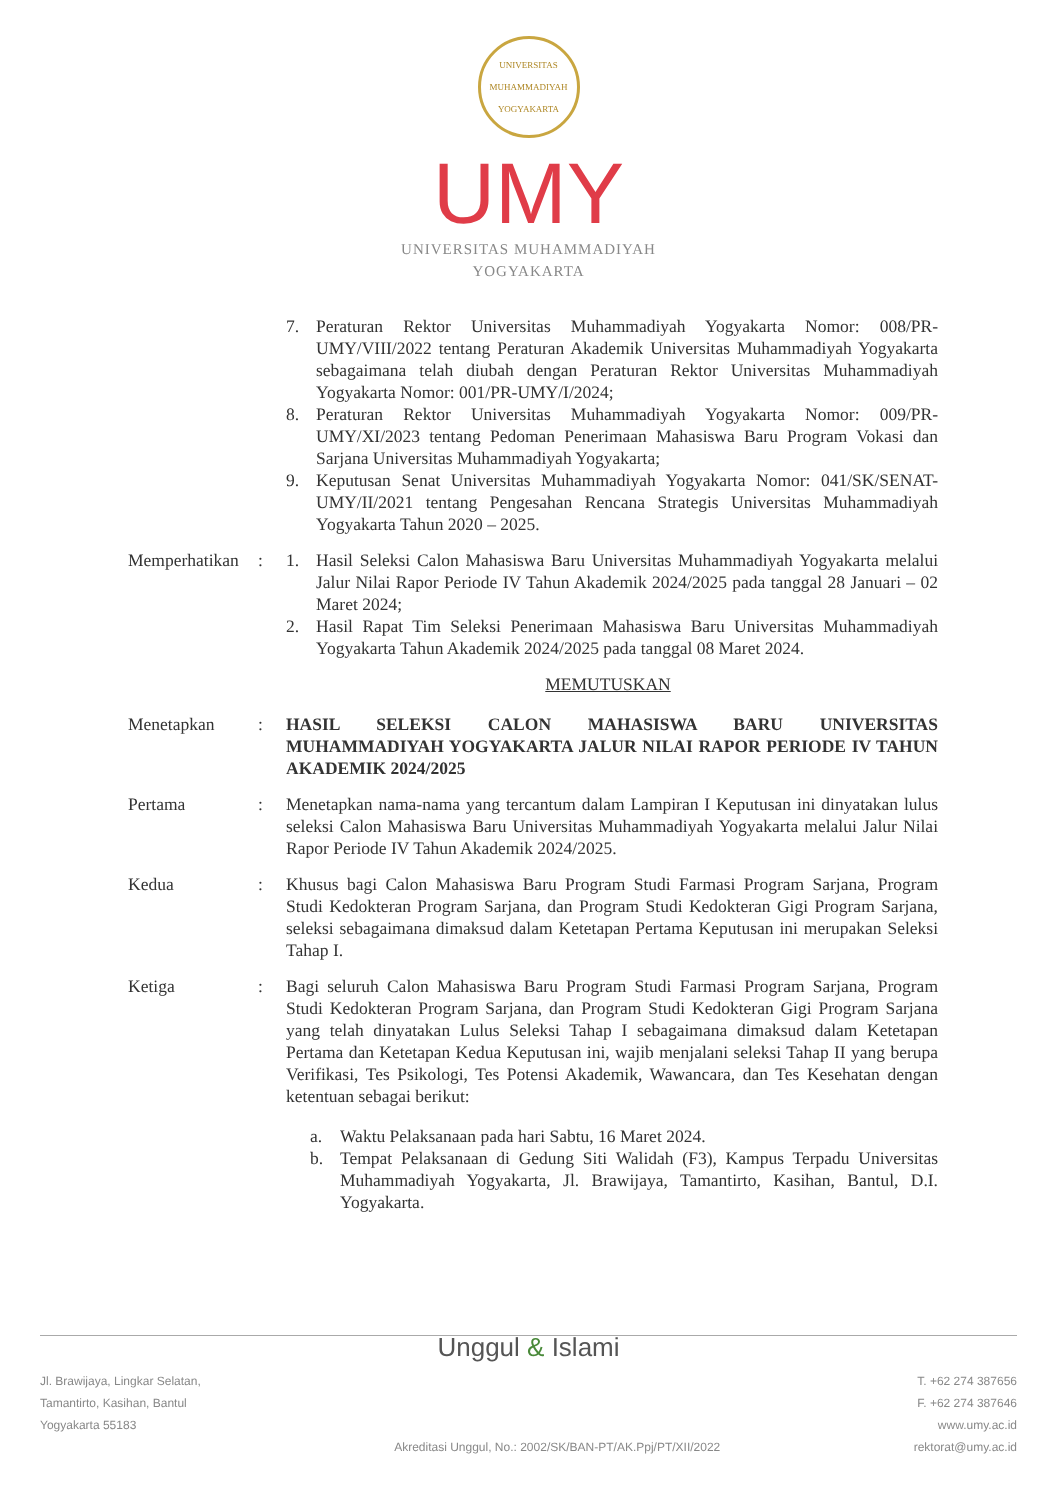UNIVERSITAS MUHAMMADIYAH YOGYAKARTA
UMY
UNIVERSITAS MUHAMMADIYAH
YOGYAKARTA
7. Peraturan Rektor Universitas Muhammadiyah Yogyakarta Nomor: 008/PR-UMY/VIII/2022 tentang Peraturan Akademik Universitas Muhammadiyah Yogyakarta sebagaimana telah diubah dengan Peraturan Rektor Universitas Muhammadiyah Yogyakarta Nomor: 001/PR-UMY/I/2024;
8. Peraturan Rektor Universitas Muhammadiyah Yogyakarta Nomor: 009/PR-UMY/XI/2023 tentang Pedoman Penerimaan Mahasiswa Baru Program Vokasi dan Sarjana Universitas Muhammadiyah Yogyakarta;
9. Keputusan Senat Universitas Muhammadiyah Yogyakarta Nomor: 041/SK/SENAT-UMY/II/2021 tentang Pengesahan Rencana Strategis Universitas Muhammadiyah Yogyakarta Tahun 2020 – 2025.
Memperhatikan
: 1. Hasil Seleksi Calon Mahasiswa Baru Universitas Muhammadiyah Yogyakarta melalui Jalur Nilai Rapor Periode IV Tahun Akademik 2024/2025 pada tanggal 28 Januari – 02 Maret 2024;
2. Hasil Rapat Tim Seleksi Penerimaan Mahasiswa Baru Universitas Muhammadiyah Yogyakarta Tahun Akademik 2024/2025 pada tanggal 08 Maret 2024.
MEMUTUSKAN
Menetapkan : HASIL SELEKSI CALON MAHASISWA BARU UNIVERSITAS MUHAMMADIYAH YOGYAKARTA JALUR NILAI RAPOR PERIODE IV TAHUN AKADEMIK 2024/2025
Pertama : Menetapkan nama-nama yang tercantum dalam Lampiran I Keputusan ini dinyatakan lulus seleksi Calon Mahasiswa Baru Universitas Muhammadiyah Yogyakarta melalui Jalur Nilai Rapor Periode IV Tahun Akademik 2024/2025.
Kedua : Khusus bagi Calon Mahasiswa Baru Program Studi Farmasi Program Sarjana, Program Studi Kedokteran Program Sarjana, dan Program Studi Kedokteran Gigi Program Sarjana, seleksi sebagaimana dimaksud dalam Ketetapan Pertama Keputusan ini merupakan Seleksi Tahap I.
Ketiga : Bagi seluruh Calon Mahasiswa Baru Program Studi Farmasi Program Sarjana, Program Studi Kedokteran Program Sarjana, dan Program Studi Kedokteran Gigi Program Sarjana yang telah dinyatakan Lulus Seleksi Tahap I sebagaimana dimaksud dalam Ketetapan Pertama dan Ketetapan Kedua Keputusan ini, wajib menjalani seleksi Tahap II yang berupa Verifikasi, Tes Psikologi, Tes Potensi Akademik, Wawancara, dan Tes Kesehatan dengan ketentuan sebagai berikut:
a. Waktu Pelaksanaan pada hari Sabtu, 16 Maret 2024.
b. Tempat Pelaksanaan di Gedung Siti Walidah (F3), Kampus Terpadu Universitas Muhammadiyah Yogyakarta, Jl. Brawijaya, Tamantirto, Kasihan, Bantul, D.I. Yogyakarta.
Unggul & Islami
Jl. Brawijaya, Lingkar Selatan,
Tamantirto, Kasihan, Bantul
Yogyakarta 55183
Akreditasi Unggul, No.: 2002/SK/BAN-PT/AK.Ppj/PT/XII/2022
T. +62 274 387656
F. +62 274 387646
www.umy.ac.id
rektorat@umy.ac.id